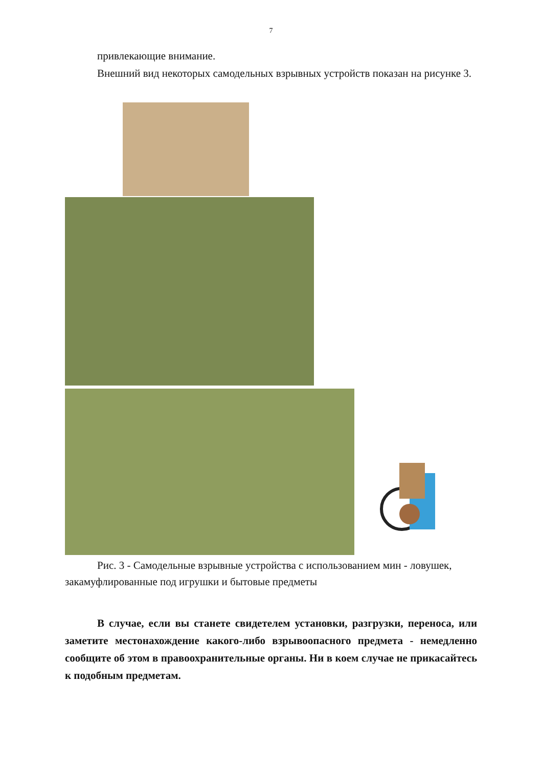7
привлекающие внимание.
Внешний вид некоторых самодельных взрывных устройств показан на рисунке 3.
Рис. 3 - Самодельные взрывные устройства с использованием мин - ловушек, закамуфлированные под игрушки и бытовые предметы
В случае, если вы станете свидетелем установки, разгрузки, переноса, или заметите местонахождение какого-либо взрывоопасного предмета - немедленно сообщите об этом в правоохранительные органы. Ни в коем случае не прикасайтесь к подобным предметам.